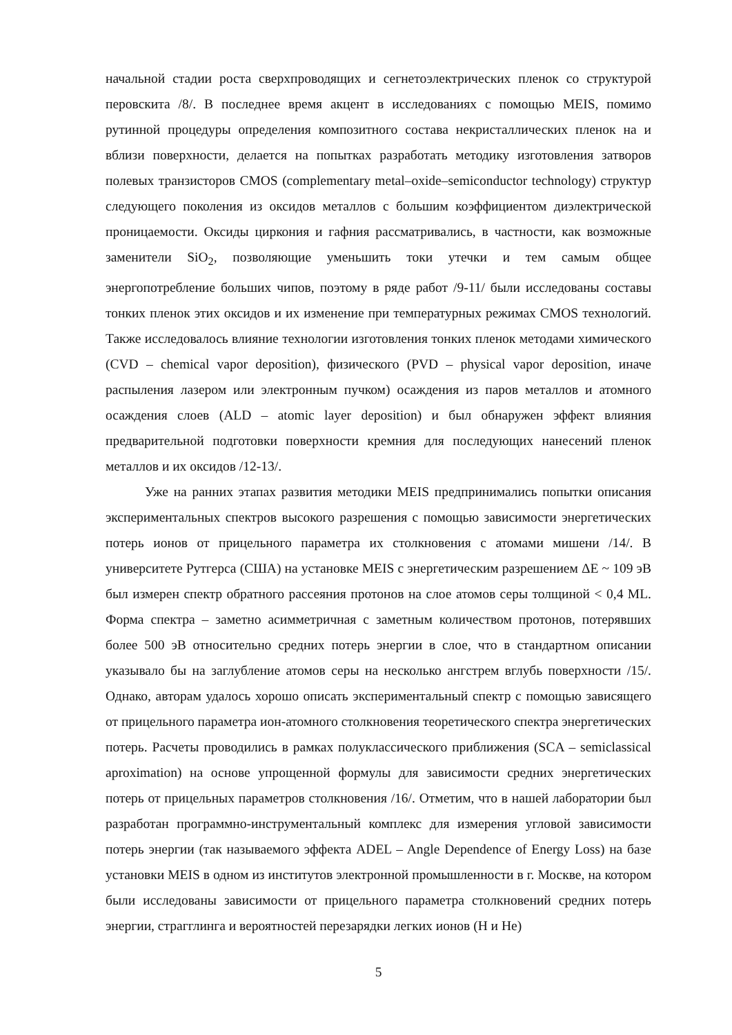начальной стадии роста сверхпроводящих и сегнетоэлектрических пленок со структурой перовскита /8/. В последнее время акцент в исследованиях с помощью MEIS, помимо рутинной процедуры определения композитного состава некристаллических пленок на и вблизи поверхности, делается на попытках разработать методику изготовления затворов полевых транзисторов CMOS (complementary metal–oxide–semiconductor technology) структур следующего поколения из оксидов металлов с большим коэффициентом диэлектрической проницаемости. Оксиды циркония и гафния рассматривались, в частности, как возможные заменители SiO<sub>2</sub>, позволяющие уменьшить токи утечки и тем самым общее энергопотребление больших чипов, поэтому в ряде работ /9-11/ были исследованы составы тонких пленок этих оксидов и их изменение при температурных режимах CMOS технологий. Также исследовалось влияние технологии изготовления тонких пленок методами химического (CVD – chemical vapor deposition), физического (PVD – physical vapor deposition, иначе распыления лазером или электронным пучком) осаждения из паров металлов и атомного осаждения слоев (ALD – atomic layer deposition) и был обнаружен эффект влияния предварительной подготовки поверхности кремния для последующих нанесений пленок металлов и их оксидов /12-13/.
Уже на ранних этапах развития методики MEIS предпринимались попытки описания экспериментальных спектров высокого разрешения с помощью зависимости энергетических потерь ионов от прицельного параметра их столкновения с атомами мишени /14/. В университете Рутгерса (США) на установке MEIS с энергетическим разрешением ΔE ~ 109 эВ был измерен спектр обратного рассеяния протонов на слое атомов серы толщиной < 0,4 ML. Форма спектра – заметно асимметричная с заметным количеством протонов, потерявших более 500 эВ относительно средних потерь энергии в слое, что в стандартном описании указывало бы на заглубление атомов серы на несколько ангстрем вглубь поверхности /15/. Однако, авторам удалось хорошо описать экспериментальный спектр с помощью зависящего от прицельного параметра ион-атомного столкновения теоретического спектра энергетических потерь. Расчеты проводились в рамках полуклассического приближения (SCA – semiclassical aproximation) на основе упрощенной формулы для зависимости средних энергетических потерь от прицельных параметров столкновения /16/. Отметим, что в нашей лаборатории был разработан программно-инструментальный комплекс для измерения угловой зависимости потерь энергии (так называемого эффекта ADEL – Angle Dependence of Energy Loss) на базе установки MEIS в одном из институтов электронной промышленности в г. Москве, на котором были исследованы зависимости от прицельного параметра столкновений средних потерь энергии, страгглинга и вероятностей перезарядки легких ионов (H и He)
5